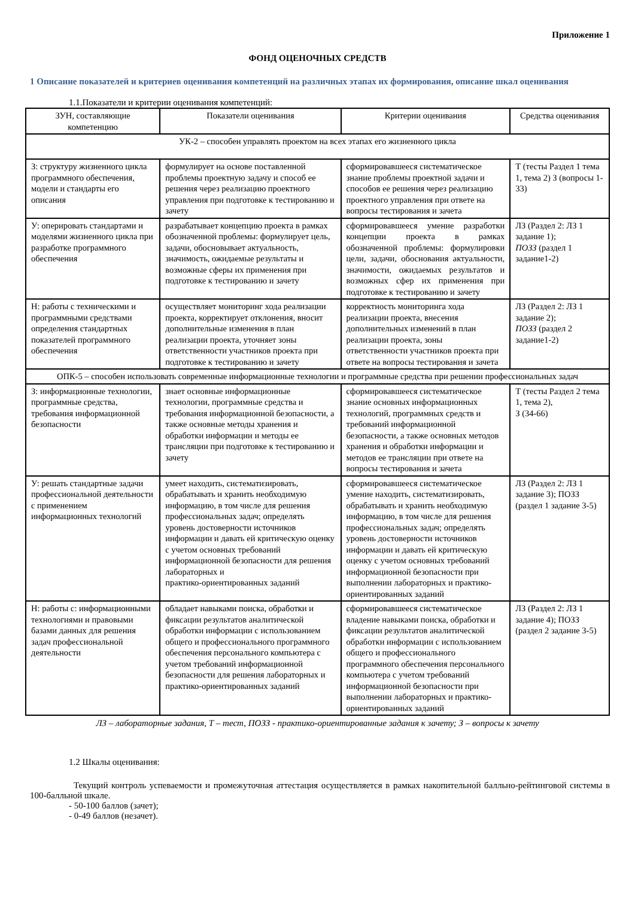Приложение 1
ФОНД ОЦЕНОЧНЫХ СРЕДСТВ
1 Описание показателей и критериев оценивания компетенций на различных этапах их формирования, описание шкал оценивания
1.1.Показатели и критерии оценивания компетенций:
| ЗУН, составляющие компетенцию | Показатели оценивания | Критерии оценивания | Средства оценивания |
| --- | --- | --- | --- |
| УК-2 – способен управлять проектом на всех этапах его жизненного цикла | | | |
| З: структуру жизненного цикла программного обеспечения, модели и стандарты его описания | формулирует на основе поставленной проблемы проектную задачу и способ ее решения через реализацию проектного управления при подготовке к тестированию и зачету | сформировавшееся систематическое знание проблемы проектной задачи и способов ее решения через реализацию проектного управления при ответе на вопросы тестирования и зачета | Т (тесты Раздел 1 тема 1, тема 2) З (вопросы 1-33) |
| У: оперировать стандартами и моделями жизненного цикла при разработке программного обеспечения | разрабатывает концепцию проекта в рамках обозначенной проблемы: формулирует цель, задачи, обосновывает актуальность, значимость, ожидаемые результаты и возможные сферы их применения при подготовке к тестированию и зачету | сформировавшееся умение разработки концепции проекта в рамках обозначенной проблемы: формулировки цели, задачи, обоснования актуальности, значимости, ожидаемых результатов и возможных сфер их применения при подготовке к тестированию и зачету | ЛЗ (Раздел 2: ЛЗ 1 задание 1); ПОЗЗ (раздел 1 задание1-2) |
| Н: работы с техническими и программными средствами определения стандартных показателей программного обеспечения | осуществляет мониторинг хода реализации проекта, корректирует отклонения, вносит дополнительные изменения в план реализации проекта, уточняет зоны ответственности участников проекта при подготовке к тестированию и зачету | корректность мониторинга хода реализации проекта, внесения дополнительных изменений в план реализации проекта, зоны ответственности участников проекта при ответе на вопросы тестирования и зачета | ЛЗ (Раздел 2: ЛЗ 1 задание 2); ПОЗЗ (раздел 2 задание1-2) |
| ОПК-5 – способен использовать современные информационные технологии и программные средства при решении профессиональных задач | | | |
| З: информационные технологии, программные средства, требования информационной безопасности | знает основные информационные технологии, программные средства и требования информационной безопасности, а также основные методы хранения и обработки информации и методы ее трансляции при подготовке к тестированию и зачету | сформировавшееся систематическое знание основных информационных технологий, программных средств и требований информационной безопасности, а также основных методов хранения и обработки информации и методов ее трансляции при ответе на вопросы тестирования и зачета | Т (тесты Раздел 2 тема 1, тема 2), З (34-66) |
| У: решать стандартные задачи профессиональной деятельности с применением информационных технологий | умеет находить, систематизировать, обрабатывать и хранить необходимую информацию, в том числе для решения профессиональных задач; определять уровень достоверности источников информации и давать ей критическую оценку с учетом основных требований информационной безопасности для решения лабораторных и практико-ориентированных заданий | сформировавшееся систематическое умение находить, систематизировать, обрабатывать и хранить необходимую информацию, в том числе для решения профессиональных задач; определять уровень достоверности источников информации и давать ей критическую оценку с учетом основных требований информационной безопасности при выполнении лабораторных и практико-ориентированных заданий | ЛЗ (Раздел 2: ЛЗ 1 задание 3); ПОЗЗ (раздел 1 задание 3-5) |
| Н: работы с: информационными технологиями и правовыми базами данных для решения задач профессиональной деятельности | обладает навыками поиска, обработки и фиксации результатов аналитической обработки информации с использованием общего и профессионального программного обеспечения персонального компьютера с учетом требований информационной безопасности для решения лабораторных и практико-ориентированных заданий | сформировавшееся систематическое владение навыками поиска, обработки и фиксации результатов аналитической обработки информации с использованием общего и профессионального программного обеспечения персонального компьютера с учетом требований информационной безопасности при выполнении лабораторных и практико-ориентированных заданий | ЛЗ (Раздел 2: ЛЗ 1 задание 4); ПОЗЗ (раздел 2 задание 3-5) |
ЛЗ – лабораторные задания, Т – тест, ПОЗЗ - практико-ориентированные задания к зачету; З – вопросы к зачету
1.2 Шкалы оценивания:
Текущий контроль успеваемости и промежуточная аттестация осуществляется в рамках накопительной балльно-рейтинговой системы в 100-балльной шкале.
- 50-100 баллов (зачет);
- 0-49 баллов (незачет).